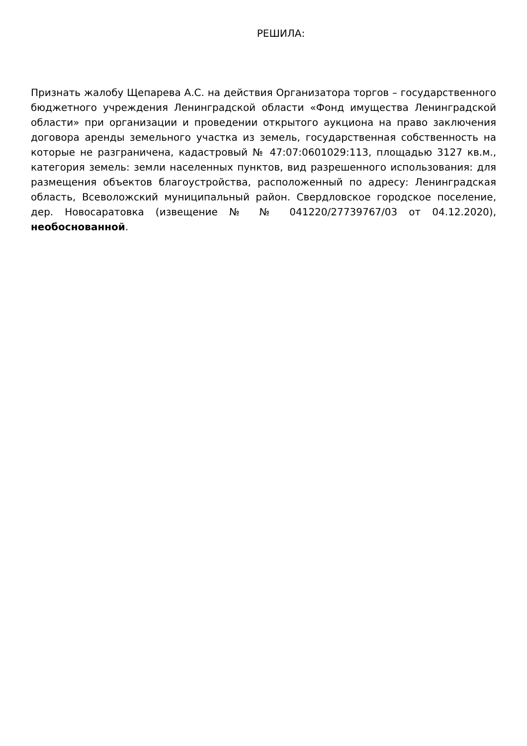РЕШИЛА:
Признать жалобу Щепарева А.С. на действия Организатора торгов – государственного бюджетного учреждения Ленинградской области «Фонд имущества Ленинградской области» при организации и проведении открытого аукциона на право заключения договора аренды земельного участка из земель, государственная собственность на которые не разграничена, кадастровый № 47:07:0601029:113, площадью 3127 кв.м., категория земель: земли населенных пунктов, вид разрешенного использования: для размещения объектов благоустройства, расположенный по адресу: Ленинградская область, Всеволожский муниципальный район. Свердловское городское поселение, дер. Новосаратовка (извещение № № 041220/27739767/03 от 04.12.2020), необоснованной.